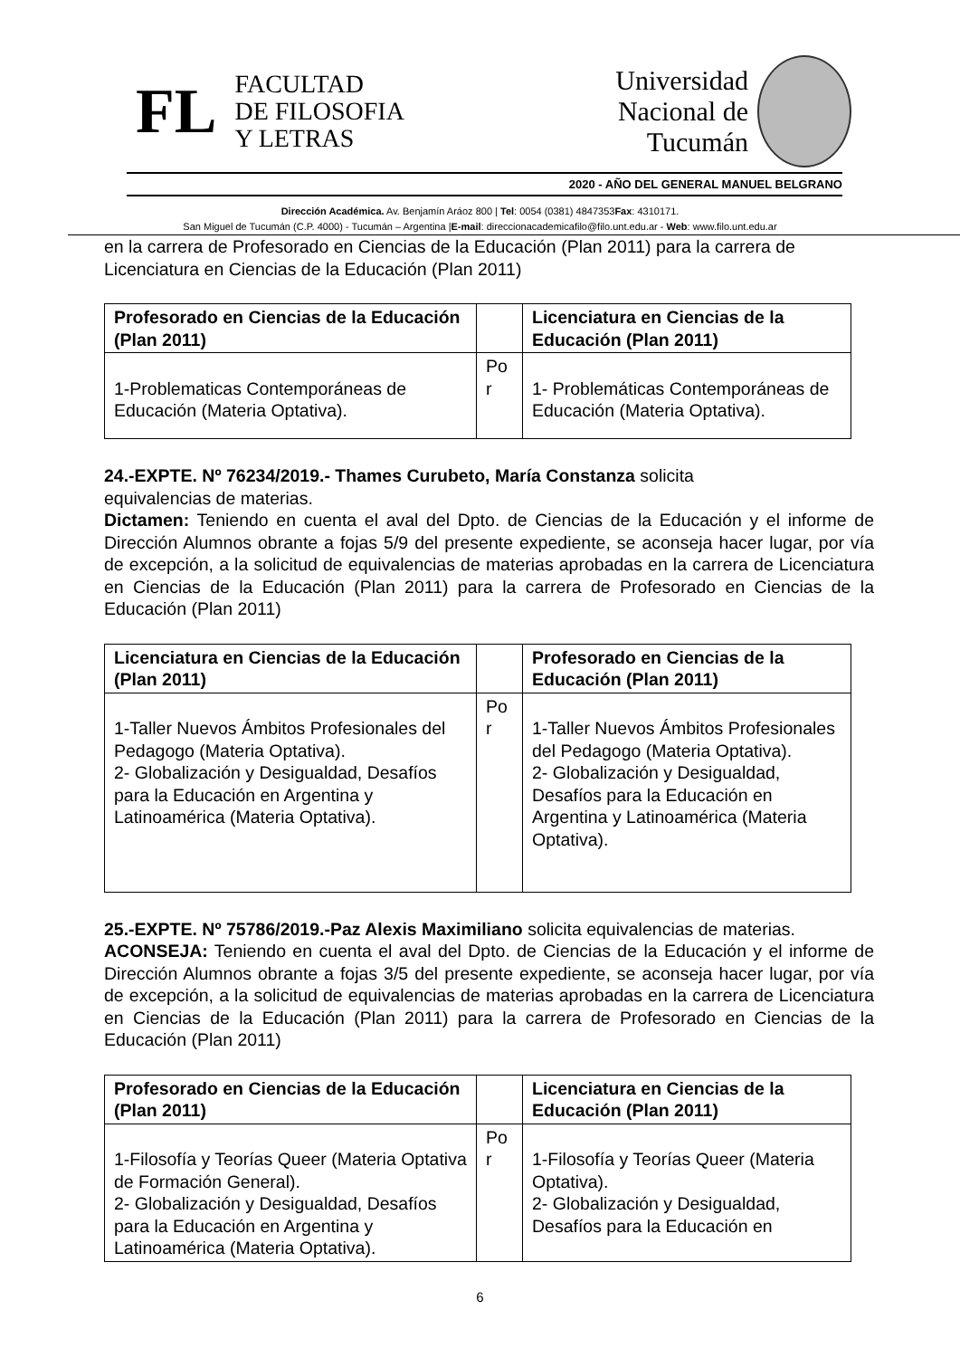FL
FACULTAD
DE FILOSOFIA
Y LETRAS
Universidad
Nacional de
Tucumán
2020 - AÑO DEL GENERAL MANUEL BELGRANO
Dirección Académica. Av. Benjamín Aráoz 800 | Tel: 0054 (0381) 4847353Fax: 4310171.
San Miguel de Tucumán (C.P. 4000) - Tucumán – Argentina |E-mail: direccionacademicafilo@filo.unt.edu.ar - Web: www.filo.unt.edu.ar
en la carrera de Profesorado en Ciencias de la Educación (Plan 2011) para la carrera de Licenciatura en Ciencias de la Educación (Plan 2011)
| Profesorado en Ciencias de la Educación (Plan 2011) | | Licenciatura en Ciencias de la Educación (Plan 2011) |
| --- | --- | --- |
| 1-Problematicas Contemporáneas de Educación (Materia Optativa). | Po r | 1- Problemáticas Contemporáneas de Educación (Materia Optativa). |
24.-EXPTE. Nº 76234/2019.- Thames Curubeto, María Constanza solicita
equivalencias de materias.
Dictamen: Teniendo en cuenta el aval del Dpto. de Ciencias de la Educación y el informe de Dirección Alumnos obrante a fojas 5/9 del presente expediente, se aconseja hacer lugar, por vía de excepción, a la solicitud de equivalencias de materias aprobadas en la carrera de Licenciatura en Ciencias de la Educación (Plan 2011) para la carrera de Profesorado en Ciencias de la Educación (Plan 2011)
| Licenciatura en Ciencias de la Educación (Plan 2011) | | Profesorado en Ciencias de la Educación (Plan 2011) |
| --- | --- | --- |
| 1-Taller Nuevos Ámbitos Profesionales del Pedagogo (Materia Optativa). 2- Globalización y Desigualdad, Desafíos para la Educación en Argentina y Latinoamérica (Materia Optativa). | Po r | 1-Taller Nuevos Ámbitos Profesionales del Pedagogo (Materia Optativa). 2- Globalización y Desigualdad, Desafíos para la Educación en Argentina y Latinoamérica (Materia Optativa). |
25.-EXPTE. Nº 75786/2019.-Paz Alexis Maximiliano solicita equivalencias de materias.
ACONSEJA: Teniendo en cuenta el aval del Dpto. de Ciencias de la Educación y el informe de Dirección Alumnos obrante a fojas 3/5 del presente expediente, se aconseja hacer lugar, por vía de excepción, a la solicitud de equivalencias de materias aprobadas en la carrera de Licenciatura en Ciencias de la Educación (Plan 2011) para la carrera de Profesorado en Ciencias de la Educación (Plan 2011)
| Profesorado en Ciencias de la Educación (Plan 2011) | | Licenciatura en Ciencias de la Educación (Plan 2011) |
| --- | --- | --- |
| 1-Filosofía y Teorías Queer (Materia Optativa de Formación General). 2- Globalización y Desigualdad, Desafíos para la Educación en Argentina y Latinoamérica (Materia Optativa). | Po r | 1-Filosofía y Teorías Queer (Materia Optativa). 2- Globalización y Desigualdad, Desafíos para la Educación en |
6